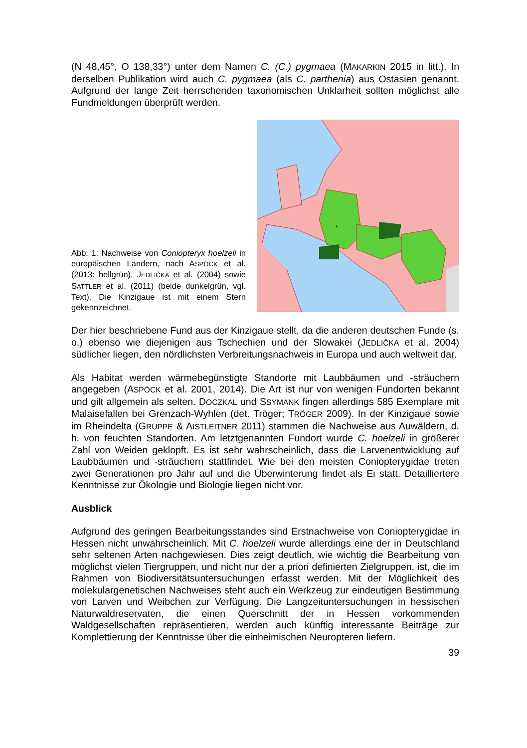(N 48,45°, O 138,33°) unter dem Namen C. (C.) pygmaea (MAKARKIN 2015 in litt.). In derselben Publikation wird auch C. pygmaea (als C. parthenia) aus Ostasien genannt. Aufgrund der lange Zeit herrschenden taxonomischen Unklarheit sollten möglichst alle Fundmeldungen überprüft werden.
Abb. 1: Nachweise von Coniopteryx hoelzeli in europäischen Ländern, nach ASPÖCK et al. (2013: hellgrün), JEDLIČKA et al. (2004) sowie SATTLER et al. (2011) (beide dunkelgrün, vgl. Text). Die Kinzigaue ist mit einem Stern gekennzeichnet.
*
Der hier beschriebene Fund aus der Kinzigaue stellt, da die anderen deutschen Funde (s. o.) ebenso wie diejenigen aus Tschechien und der Slowakei (JEDLIČKA et al. 2004) südlicher liegen, den nördlichsten Verbreitungsnachweis in Europa und auch weltweit dar.
Als Habitat werden wärmebegünstigte Standorte mit Laubbäumen und -sträuchern angegeben (ASPÖCK et al. 2001, 2014). Die Art ist nur von wenigen Fundorten bekannt und gilt allgemein als selten. DOCZKAL und SSYMANK fingen allerdings 585 Exemplare mit Malaisefallen bei Grenzach-Wyhlen (det. Tröger; TRÖGER 2009). In der Kinzigaue sowie im Rheindelta (GRUPPE & AISTLEITNER 2011) stammen die Nachweise aus Auwäldern, d. h. von feuchten Standorten. Am letztgenannten Fundort wurde C. hoelzeli in größerer Zahl von Weiden geklopft. Es ist sehr wahrscheinlich, dass die Larvenentwicklung auf Laubbäumen und -sträuchern stattfindet. Wie bei den meisten Coniopterygidae treten zwei Generationen pro Jahr auf und die Überwinterung findet als Ei statt. Detailliertere Kenntnisse zur Ökologie und Biologie liegen nicht vor.
Ausblick
Aufgrund des geringen Bearbeitungsstandes sind Erstnachweise von Coniopterygidae in Hessen nicht unwahrscheinlich. Mit C. hoelzeli wurde allerdings eine der in Deutschland sehr seltenen Arten nachgewiesen. Dies zeigt deutlich, wie wichtig die Bearbeitung von möglichst vielen Tiergruppen, und nicht nur der a priori definierten Zielgruppen, ist, die im Rahmen von Biodiversitätsuntersuchungen erfasst werden. Mit der Möglichkeit des molekulargenetischen Nachweises steht auch ein Werkzeug zur eindeutigen Bestimmung von Larven und Weibchen zur Verfügung. Die Langzeituntersuchungen in hessischen Naturwaldreservaten, die einen Querschnitt der in Hessen vorkommenden Waldgesellschaften repräsentieren, werden auch künftig interessante Beiträge zur Komplettierung der Kenntnisse über die einheimischen Neuropteren liefern.
39